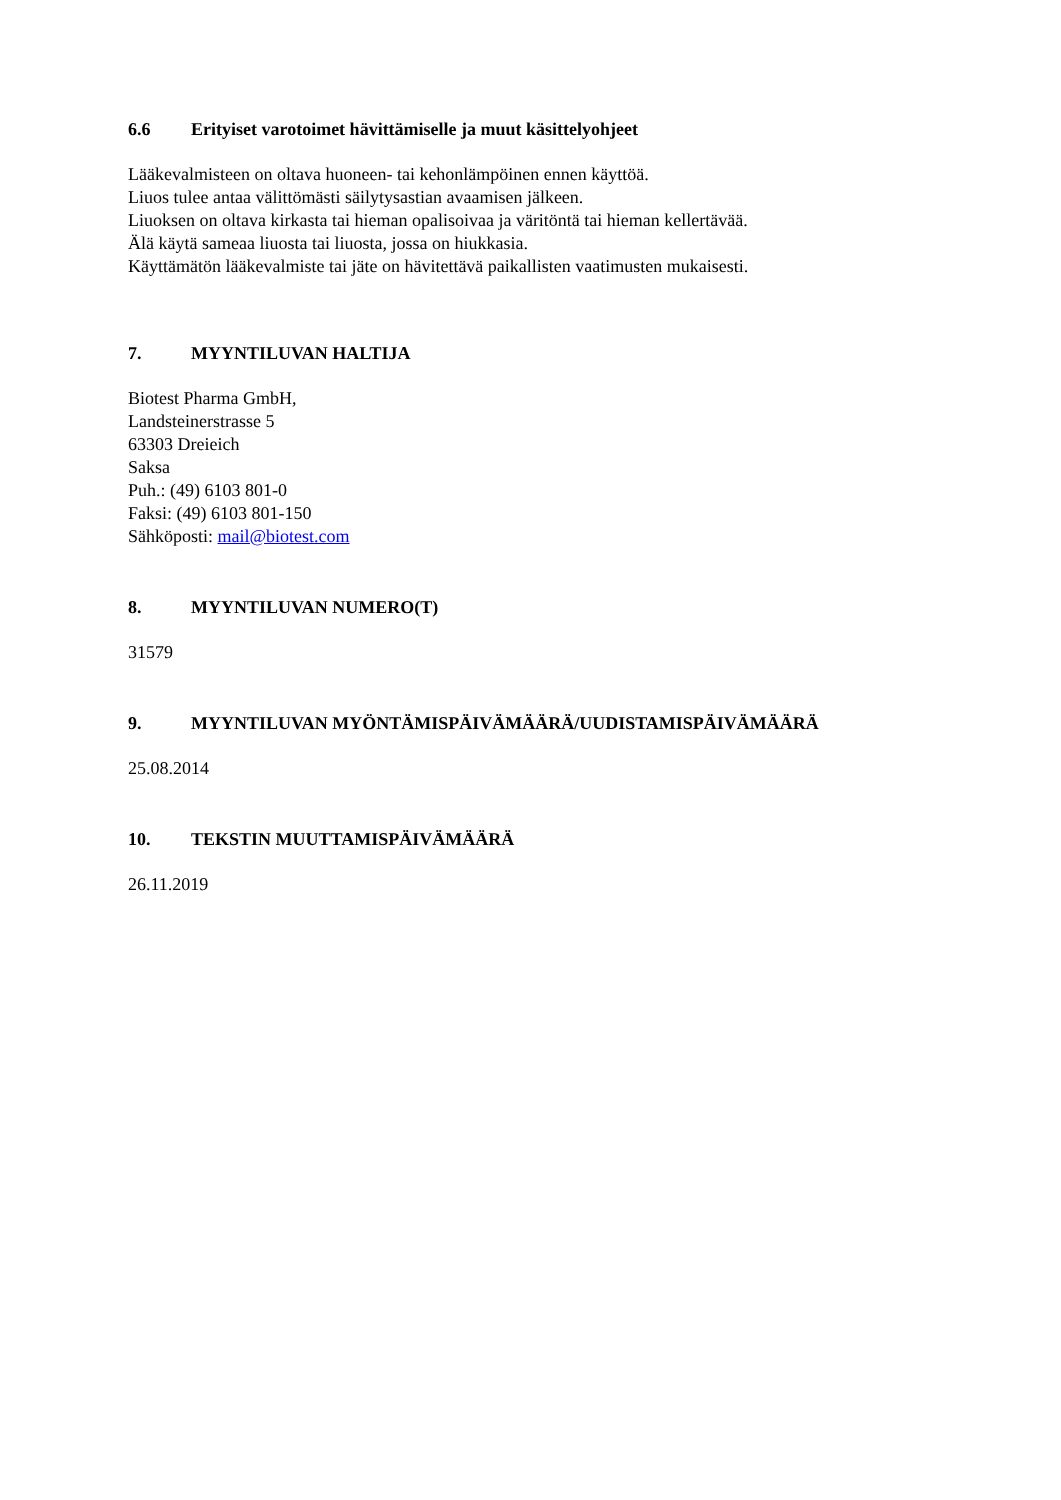6.6 Erityiset varotoimet hävittämiselle ja muut käsittelyohjeet
Lääkevalmisteen on oltava huoneen- tai kehonlämpöinen ennen käyttöä.
Liuos tulee antaa välittömästi säilytysastian avaamisen jälkeen.
Liuoksen on oltava kirkasta tai hieman opalisoivaa ja väritöntä tai hieman kellertävää.
Älä käytä sameaa liuosta tai liuosta, jossa on hiukkasia.
Käyttämätön lääkevalmiste tai jäte on hävitettävä paikallisten vaatimusten mukaisesti.
7. MYYNTILUVAN HALTIJA
Biotest Pharma GmbH,
Landsteinerstrasse 5
63303 Dreieich
Saksa
Puh.: (49) 6103 801-0
Faksi: (49) 6103 801-150
Sähköposti: mail@biotest.com
8. MYYNTILUVAN NUMERO(T)
31579
9. MYYNTILUVAN MYÖNTÄMISPÄIVÄMÄÄRÄ/UUDISTAMISPÄIVÄMÄÄRÄ
25.08.2014
10. TEKSTIN MUUTTAMISPÄIVÄMÄÄRÄ
26.11.2019